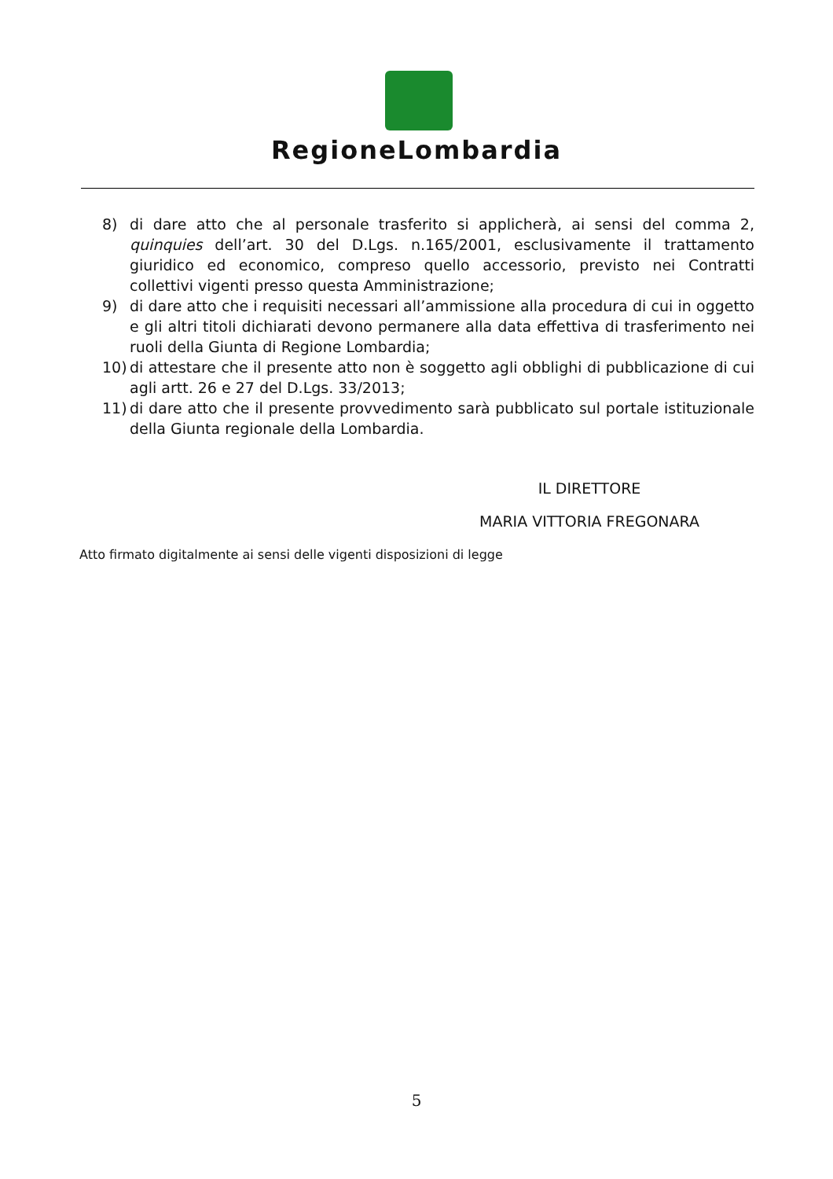RegioneLombardia
8) di dare atto che al personale trasferito si applicherà, ai sensi del comma 2, quinquies dell’art. 30 del D.Lgs. n.165/2001, esclusivamente il trattamento giuridico ed economico, compreso quello accessorio, previsto nei Contratti collettivi vigenti presso questa Amministrazione;
9) di dare atto che i requisiti necessari all’ammissione alla procedura di cui in oggetto e gli altri titoli dichiarati devono permanere alla data effettiva di trasferimento nei ruoli della Giunta di Regione Lombardia;
10) di attestare che il presente atto non è soggetto agli obblighi di pubblicazione di cui agli artt. 26 e 27 del D.Lgs. 33/2013;
11) di dare atto che il presente provvedimento sarà pubblicato sul portale istituzionale della Giunta regionale della Lombardia.
IL DIRETTORE
MARIA VITTORIA FREGONARA
Atto firmato digitalmente ai sensi delle vigenti disposizioni di legge
5